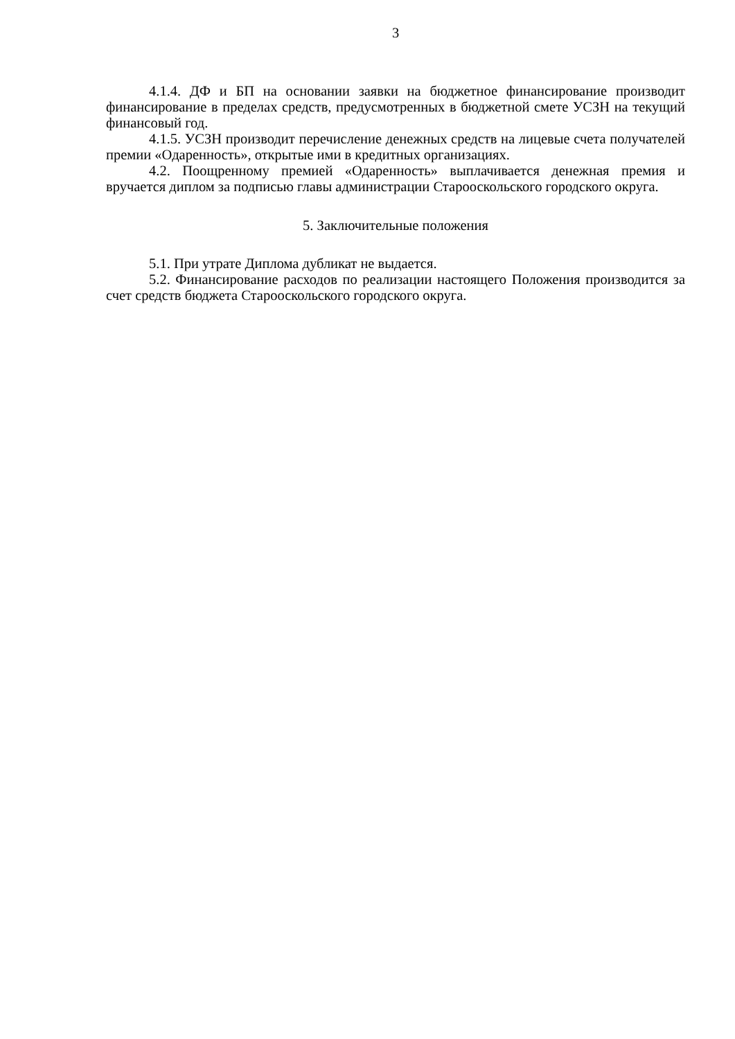3
4.1.4. ДФ и БП на основании заявки на бюджетное финансирование производит финансирование в пределах средств, предусмотренных в бюджетной смете УСЗН на текущий финансовый год.
4.1.5. УСЗН производит перечисление денежных средств на лицевые счета получателей премии «Одаренность», открытые ими в кредитных организациях.
4.2. Поощренному премией «Одаренность» выплачивается денежная премия и вручается диплом за подписью главы администрации Старооскольского городского округа.
5. Заключительные положения
5.1. При утрате Диплома дубликат не выдается.
5.2. Финансирование расходов по реализации настоящего Положения производится за счет средств бюджета Старооскольского городского округа.